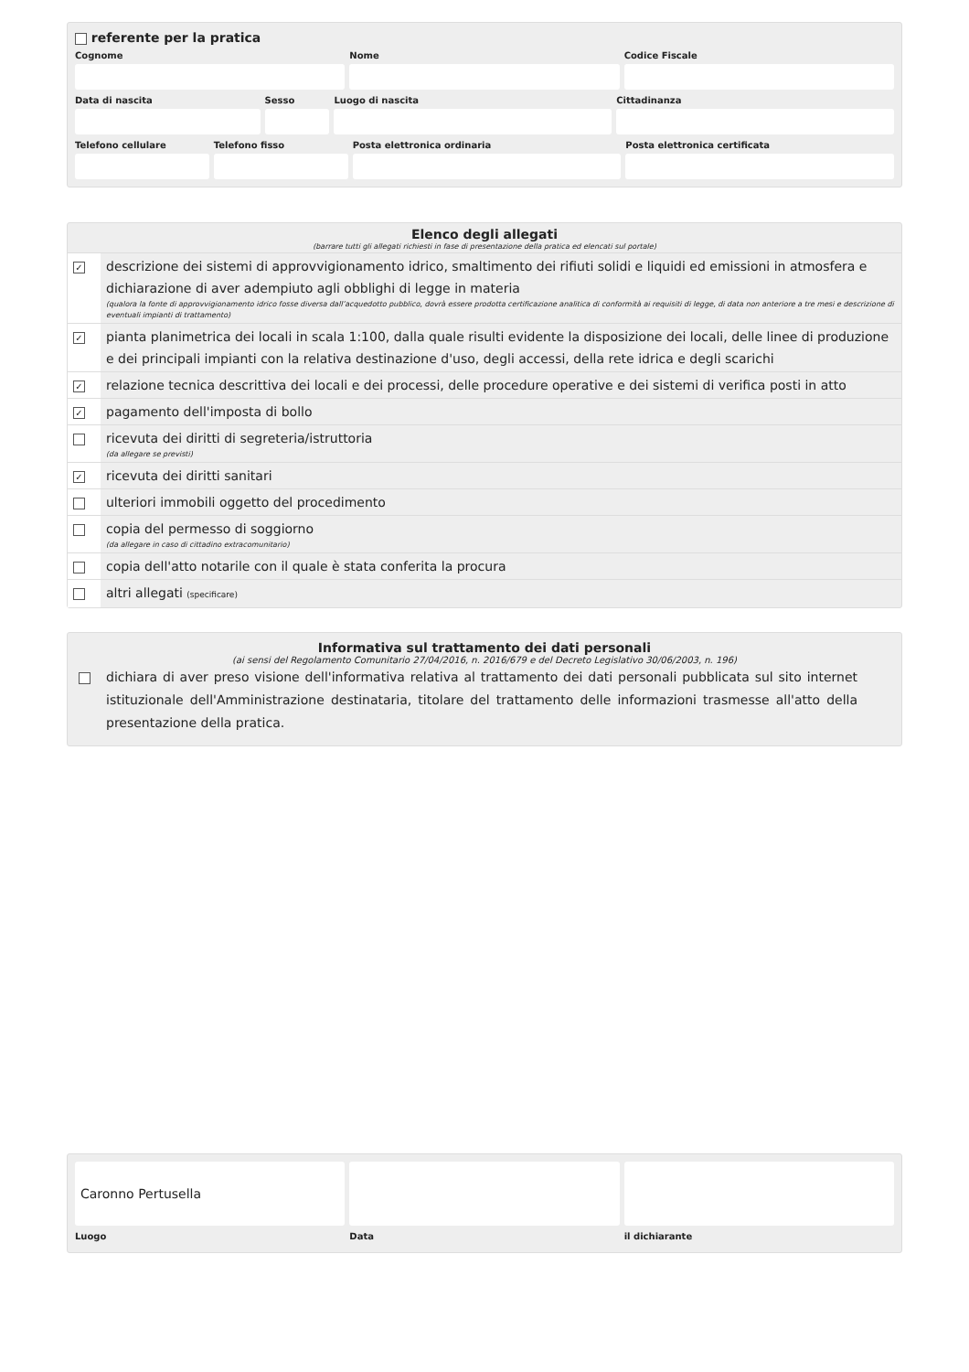referente per la pratica
Cognome
Nome
Codice Fiscale
Data di nascita
Sesso
Luogo di nascita
Cittadinanza
Telefono cellulare
Telefono fisso
Posta elettronica ordinaria
Posta elettronica certificata
Elenco degli allegati
(barrare tutti gli allegati richiesti in fase di presentazione della pratica ed elencati sul portale)
| ✓ | descrizione dei sistemi di approvvigionamento idrico, smaltimento dei rifiuti solidi e liquidi ed emissioni in atmosfera e dichiarazione di aver adempiuto agli obblighi di legge in materia (qualora la fonte di approvvigionamento idrico fosse diversa dall’acquedotto pubblico, dovrà essere prodotta certificazione analitica di conformità ai requisiti di legge, di data non anteriore a tre mesi e descrizione di eventuali impianti di trattamento) |
| ✓ | pianta planimetrica dei locali in scala 1:100, dalla quale risulti evidente la disposizione dei locali, delle linee di produzione e dei principali impianti con la relativa destinazione d'uso, degli accessi, della rete idrica e degli scarichi |
| ✓ | relazione tecnica descrittiva dei locali e dei processi, delle procedure operative e dei sistemi di verifica posti in atto |
| ✓ | pagamento dell'imposta di bollo |
| | ricevuta dei diritti di segreteria/istruttoria (da allegare se previsti) |
| ✓ | ricevuta dei diritti sanitari |
| | ulteriori immobili oggetto del procedimento |
| | copia del permesso di soggiorno (da allegare in caso di cittadino extracomunitario) |
| | copia dell'atto notarile con il quale è stata conferita la procura |
| | altri allegati (specificare) |
Informativa sul trattamento dei dati personali
(ai sensi del Regolamento Comunitario 27/04/2016, n. 2016/679 e del Decreto Legislativo 30/06/2003, n. 196)
dichiara di aver preso visione dell'informativa relativa al trattamento dei dati personali pubblicata sul sito internet istituzionale dell'Amministrazione destinataria, titolare del trattamento delle informazioni trasmesse all'atto della presentazione della pratica.
Caronno Pertusella
Luogo
Data
il dichiarante